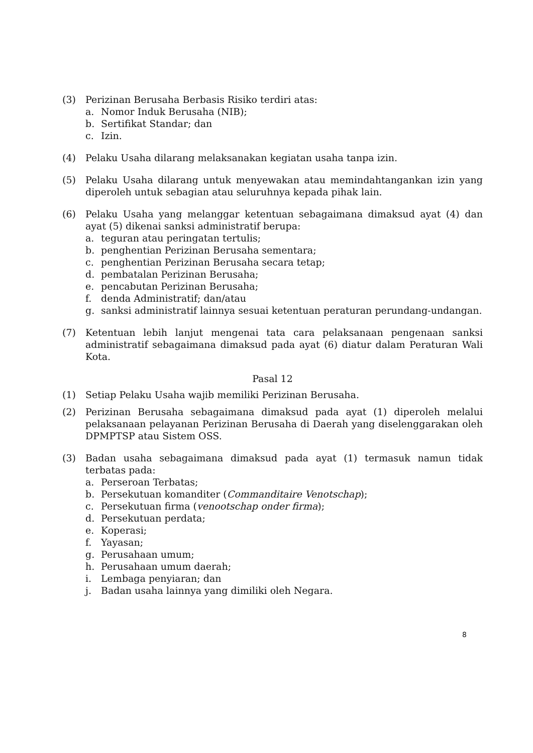(3) Perizinan Berusaha Berbasis Risiko terdiri atas:
a. Nomor Induk Berusaha (NIB);
b. Sertifikat Standar; dan
c. Izin.
(4) Pelaku Usaha dilarang melaksanakan kegiatan usaha tanpa izin.
(5) Pelaku Usaha dilarang untuk menyewakan atau memindahtangankan izin yang diperoleh untuk sebagian atau seluruhnya kepada pihak lain.
(6) Pelaku Usaha yang melanggar ketentuan sebagaimana dimaksud ayat (4) dan ayat (5) dikenai sanksi administratif berupa:
a. teguran atau peringatan tertulis;
b. penghentian Perizinan Berusaha sementara;
c. penghentian Perizinan Berusaha secara tetap;
d. pembatalan Perizinan Berusaha;
e. pencabutan Perizinan Berusaha;
f. denda Administratif; dan/atau
g. sanksi administratif lainnya sesuai ketentuan peraturan perundang-undangan.
(7) Ketentuan lebih lanjut mengenai tata cara pelaksanaan pengenaan sanksi administratif sebagaimana dimaksud pada ayat (6) diatur dalam Peraturan Wali Kota.
Pasal 12
(1) Setiap Pelaku Usaha wajib memiliki Perizinan Berusaha.
(2) Perizinan Berusaha sebagaimana dimaksud pada ayat (1) diperoleh melalui pelaksanaan pelayanan Perizinan Berusaha di Daerah yang diselenggarakan oleh DPMPTSP atau Sistem OSS.
(3) Badan usaha sebagaimana dimaksud pada ayat (1) termasuk namun tidak terbatas pada:
a. Perseroan Terbatas;
b. Persekutuan komanditer (Commanditaire Venotschap);
c. Persekutuan firma (venootschap onder firma);
d. Persekutuan perdata;
e. Koperasi;
f. Yayasan;
g. Perusahaan umum;
h. Perusahaan umum daerah;
i. Lembaga penyiaran; dan
j. Badan usaha lainnya yang dimiliki oleh Negara.
8